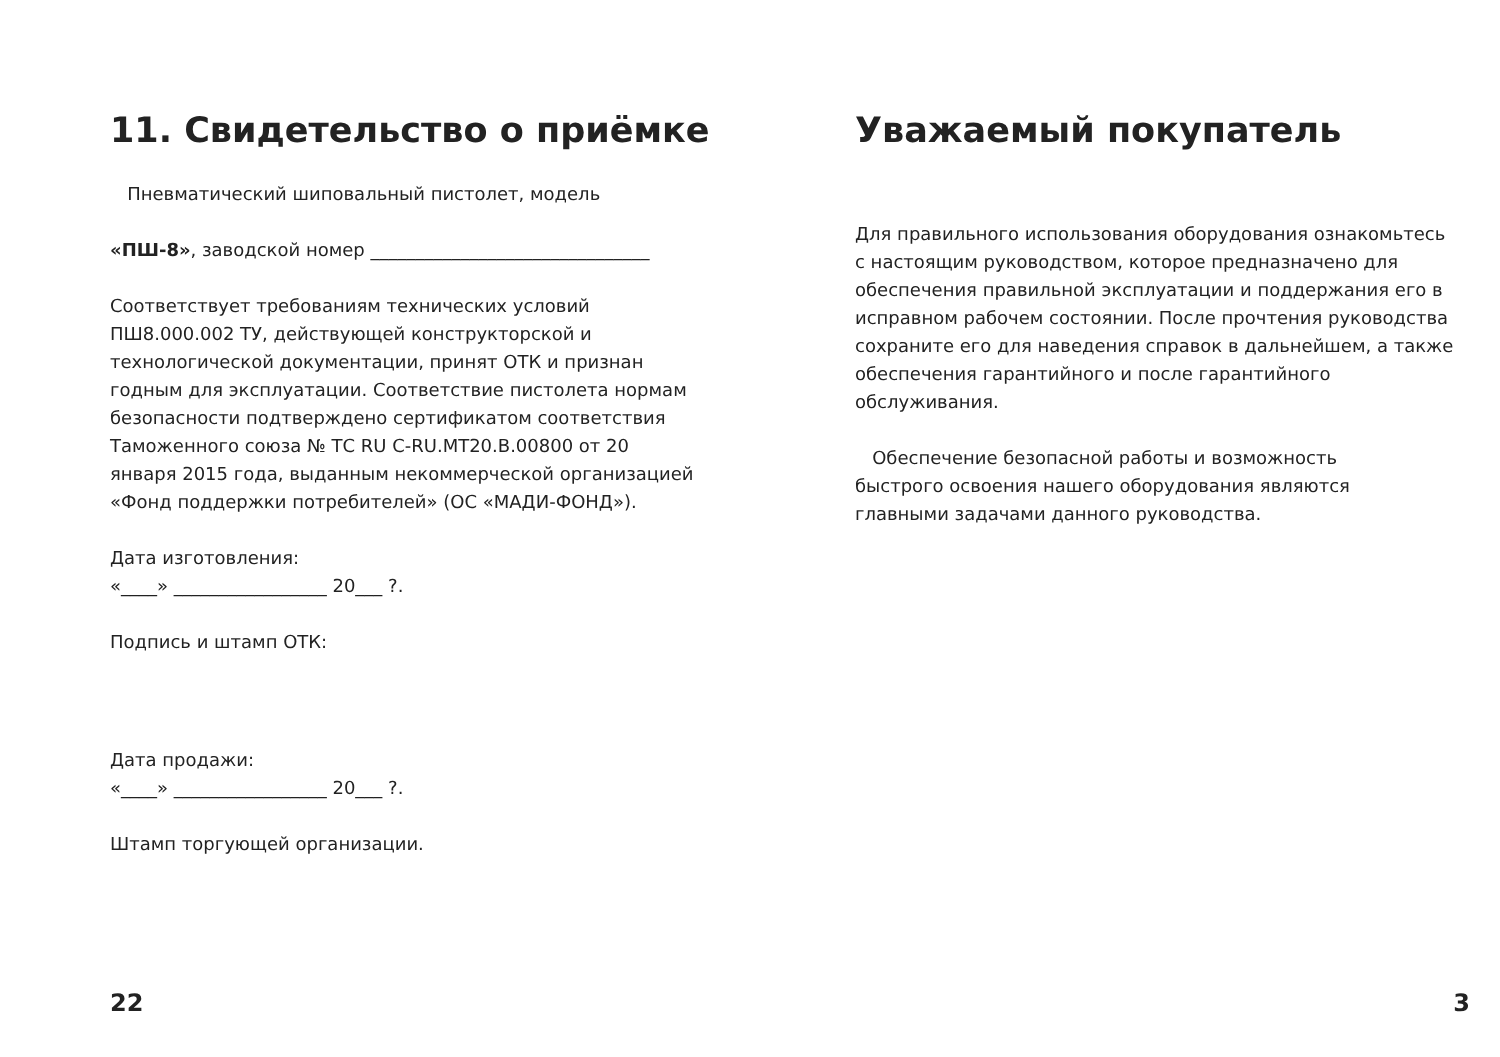11. Свидетельство о приёмке
Пневматический шиповальный пистолет, модель
«ПШ-8», заводской номер _______________________________
Соответствует требованиям технических условий ПШ8.000.002 ТУ, действующей конструкторской и технологической документации, принят ОТК и признан годным для эксплуатации. Соответствие пистолета нормам безопасности подтверждено сертификатом соответствия Таможенного союза № ТС RU C-RU.МТ20.В.00800 от 20 января 2015 года, выданным некоммерческой организацией «Фонд поддержки потребителей» (ОС «МАДИ-ФОНД»).
Дата изготовления:
«____» _________________ 20___ ?.
Подпись и штамп ОТК:
Дата продажи:
«____» _________________ 20___ ?.
Штамп торгующей организации.
22
Уважаемый покупатель
Для правильного использования оборудования ознакомьтесь с настоящим руководством, которое предназначено для обеспечения правильной эксплуатации и поддержания его в исправном рабочем состоянии. После прочтения руководства сохраните его для наведения справок в дальнейшем, а также обеспечения гарантийного и после гарантийного обслуживания.
Обеспечение безопасной работы и возможность быстрого освоения нашего оборудования являются главными задачами данного руководства.
3